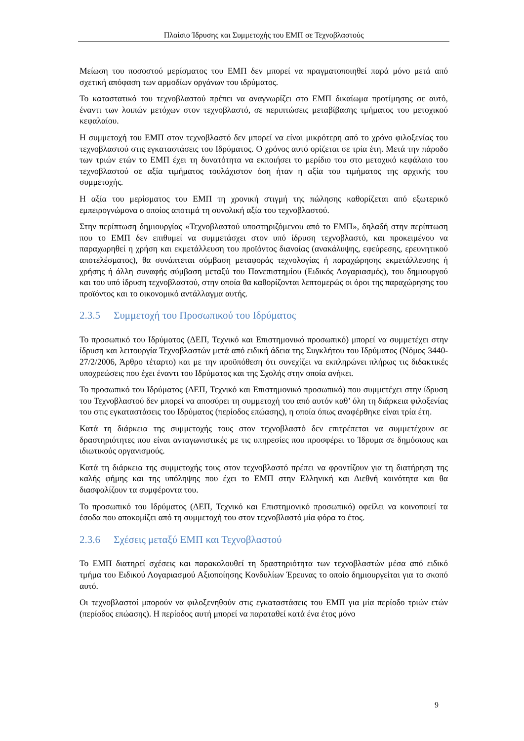Πλαίσιο Ίδρυσης και Συμμετοχής του ΕΜΠ σε Τεχνοβλαστούς
Μείωση του ποσοστού μερίσματος του ΕΜΠ δεν μπορεί να πραγματοποιηθεί παρά μόνο μετά από σχετική απόφαση των αρμοδίων οργάνων του ιδρύματος.
Το καταστατικό του τεχνοβλαστού πρέπει να αναγνωρίζει στο ΕΜΠ δικαίωμα προτίμησης σε αυτό, έναντι των λοιπών μετόχων στον τεχνοβλαστό, σε περιπτώσεις μεταβίβασης τμήματος του μετοχικού κεφαλαίου.
Η συμμετοχή του ΕΜΠ στον τεχνοβλαστό δεν μπορεί να είναι μικρότερη από το χρόνο φιλοξενίας του τεχνοβλαστού στις εγκαταστάσεις του Ιδρύματος. Ο χρόνος αυτό ορίζεται σε τρία έτη. Μετά την πάροδο των τριών ετών το ΕΜΠ έχει τη δυνατότητα να εκποιήσει το μερίδιο του στο μετοχικό κεφάλαιο του τεχνοβλαστού σε αξία τιμήματος τουλάχιστον όση ήταν η αξία του τιμήματος της αρχικής του συμμετοχής.
Η αξία του μερίσματος του ΕΜΠ τη χρονική στιγμή της πώλησης καθορίζεται από εξωτερικό εμπειρογνώμονα ο οποίος αποτιμά τη συνολική αξία του τεχνοβλαστού.
Στην περίπτωση δημιουργίας «Τεχνοβλαστού υποστηριζόμενου από το ΕΜΠ», δηλαδή στην περίπτωση που το ΕΜΠ δεν επιθυμεί να συμμετάσχει στον υπό ίδρυση τεχνοβλαστό, και προκειμένου να παραχωρηθεί η χρήση και εκμετάλλευση του προϊόντος διανοίας (ανακάλυψης, εφεύρεσης, ερευνητικού αποτελέσματος), θα συνάπτεται σύμβαση μεταφοράς τεχνολογίας ή παραχώρησης εκμετάλλευσης ή χρήσης ή άλλη συναφής σύμβαση μεταξύ του Πανεπιστημίου (Ειδικός Λογαριασμός), του δημιουργού και του υπό ίδρυση τεχνοβλαστού, στην οποία θα καθορίζονται λεπτομερώς οι όροι της παραχώρησης του προϊόντος και το οικονομικό αντάλλαγμα αυτής.
2.3.5 Συμμετοχή του Προσωπικού του Ιδρύματος
Το προσωπικό του Ιδρύματος (ΔΕΠ, Τεχνικό και Επιστημονικό προσωπικό) μπορεί να συμμετέχει στην ίδρυση και λειτουργία Τεχνοβλαστών μετά από ειδική άδεια της Συγκλήτου του Ιδρύματος (Νόμος 3440-27/2/2006, Άρθρο τέταρτο) και με την προϋπόθεση ότι συνεχίζει να εκπληρώνει πλήρως τις διδακτικές υποχρεώσεις που έχει έναντι του Ιδρύματος και της Σχολής στην οποία ανήκει.
Το προσωπικό του Ιδρύματος (ΔΕΠ, Τεχνικό και Επιστημονικό προσωπικό) που συμμετέχει στην ίδρυση του Τεχνοβλαστού δεν μπορεί να αποσύρει τη συμμετοχή του από αυτόν καθ’ όλη τη διάρκεια φιλοξενίας του στις εγκαταστάσεις του Ιδρύματος (περίοδος επώασης), η οποία όπως αναφέρθηκε είναι τρία έτη.
Κατά τη διάρκεια της συμμετοχής τους στον τεχνοβλαστό δεν επιτρέπεται να συμμετέχουν σε δραστηριότητες που είναι ανταγωνιστικές με τις υπηρεσίες που προσφέρει το Ίδρυμα σε δημόσιους και ιδιωτικούς οργανισμούς.
Κατά τη διάρκεια της συμμετοχής τους στον τεχνοβλαστό πρέπει να φροντίζουν για τη διατήρηση της καλής φήμης και της υπόληψης που έχει το ΕΜΠ στην Ελληνική και Διεθνή κοινότητα και θα διασφαλίζουν τα συμφέροντα του.
Το προσωπικό του Ιδρύματος (ΔΕΠ, Τεχνικό και Επιστημονικό προσωπικό) οφείλει να κοινοποιεί τα έσοδα που αποκομίζει από τη συμμετοχή του στον τεχνοβλαστό μία φόρα το έτος.
2.3.6 Σχέσεις μεταξύ ΕΜΠ και Τεχνοβλαστού
Το ΕΜΠ διατηρεί σχέσεις και παρακολουθεί τη δραστηριότητα των τεχνοβλαστών μέσα από ειδικό τμήμα του Ειδικού Λογαριασμού Αξιοποίησης Κονδυλίων Έρευνας το οποίο δημιουργείται για το σκοπό αυτό.
Οι τεχνοβλαστοί μπορούν να φιλοξενηθούν στις εγκαταστάσεις του ΕΜΠ για μία περίοδο τριών ετών (περίοδος επώασης). Η περίοδος αυτή μπορεί να παραταθεί κατά ένα έτος μόνο
9